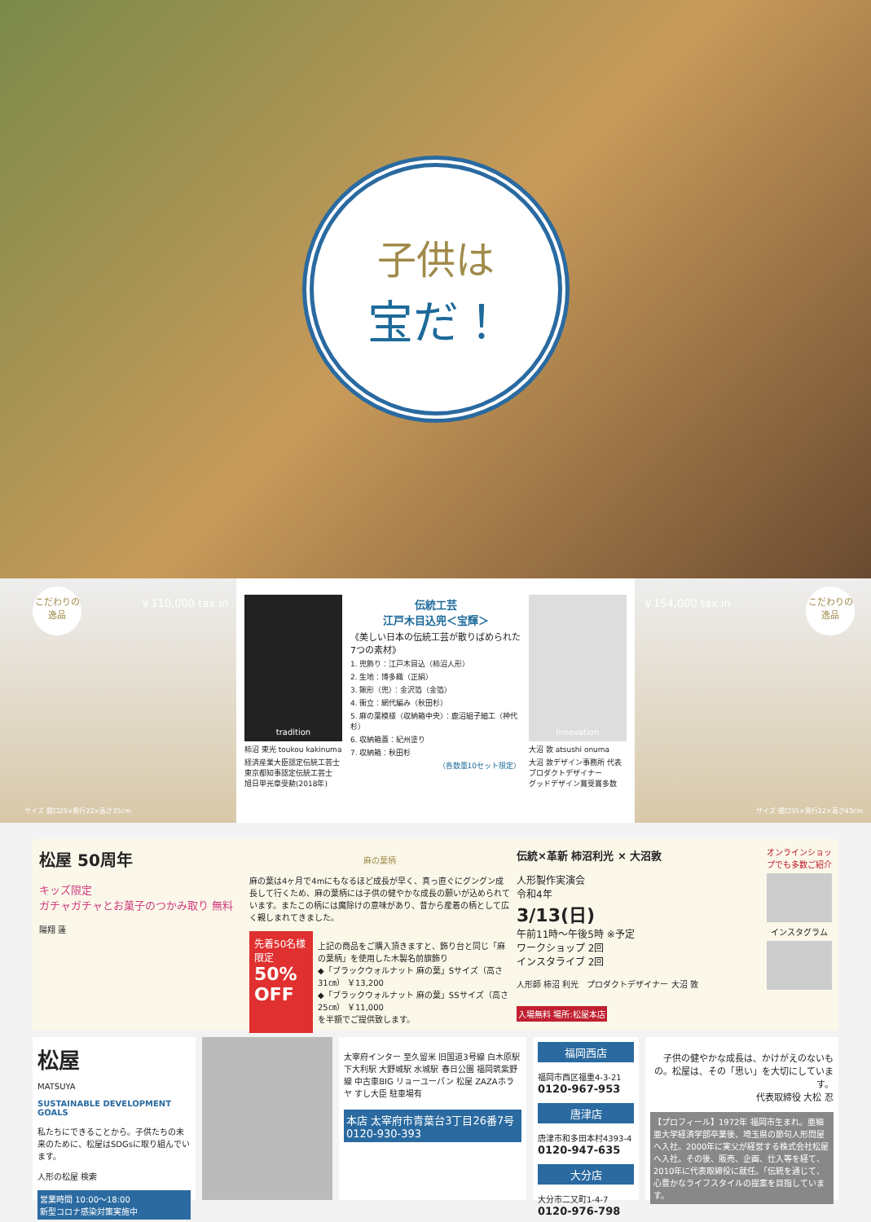子供は
宝だ！
こだわりの逸品
￥110,000 tax in
サイズ 間口25×奥行22×高さ35cm
tradition
柿沼 東光 toukou kakinuma
経済産業大臣認定伝統工芸士
東京都知事認定伝統工芸士
旭日単光章受勲(2018年)
伝統工芸
江戸木目込兜＜宝輝＞
《美しい日本の伝統工芸が散りばめられた7つの素材》
1. 兜飾り：江戸木目込（柿沼人形）
2. 生地：博多織（正絹）
3. 鍬形（兜）：金沢箔（金箔）
4. 衝立：網代編み（秋田杉）
5. 麻の葉模様（収納箱中央）：鹿沼組子細工（神代杉）
6. 収納箱蓋：紀州塗り
7. 収納箱：秋田杉
（各数量10セット限定）
innovation
大沼 敦 atsushi onuma
大沼 敦デザイン事務所 代表
プロダクトデザイナー
グッドデザイン賞受賞多数
こだわりの逸品
￥154,000 tax in
サイズ 間口35×奥行22×高さ43cm
松屋 50周年
キッズ限定
ガチャガチャとお菓子のつかみ取り 無料
陽翔 蓮
麻の葉柄
麻の葉は4ヶ月で4mにもなるほど成長が早く、真っ直ぐにグングン成長して行くため、麻の葉柄には子供の健やかな成長の願いが込められています。またこの柄には魔除けの意味があり、昔から産着の柄として広く親しまれてきました。
先着50名様限定
50% OFF
上記の商品をご購入頂きますと、飾り台と同じ「麻の葉柄」を使用した木製名前旗飾り
◆「ブラックウォルナット 麻の葉」Sサイズ（高さ31㎝） ￥13,200
◆「ブラックウォルナット 麻の葉」SSサイズ（高さ25㎝） ￥11,000
を半額でご提供致します。
伝統×革新 柿沼利光 × 大沼敦
人形製作実演会
令和4年
3/13(日)
午前11時～午後5時 ※予定
ワークショップ 2回
インスタライブ 2回
人形師 柿沼 利光　プロダクトデザイナー 大沼 敦
入場無料 場所:松屋本店
オンラインショップでも多数ご紹介
インスタグラム
松屋
MATSUYA
SUSTAINABLE DEVELOPMENT GOALS
私たちにできることから。子供たちの未来のために、松屋はSDGsに取り組んでいます。
人形の松屋 検索
営業時間 10:00～18:00
新型コロナ感染対策実施中
太宰府インター 至久留米 旧国道3号線 白木原駅 下大利駅 大野城駅 水城駅 春日公園 福岡筑紫野線 中古車BIG リョーユーパン 松屋 ZAZAホラヤ すし大臣 駐車場有
本店 太宰府市青葉台3丁目26番7号 0120-930-393
福岡西店
福岡市西区福重4-3-21
0120-967-953
唐津店
唐津市和多田本村4393-4
0120-947-635
大分店
大分市二又町1-4-7
0120-976-798
子供の健やかな成長は、かけがえのないもの。松屋は、その「思い」を大切にしています。
代表取締役 大松 忍
【プロフィール】1972年 福岡市生まれ。亜細亜大学経済学部卒業後、埼玉県の節句人形問屋へ入社。2000年に実父が経営する株式会社松屋へ入社。その後、販売、企画、仕入等を経て、2010年に代表取締役に就任。「伝統を通じて、心豊かなライフスタイルの提案を目指しています。